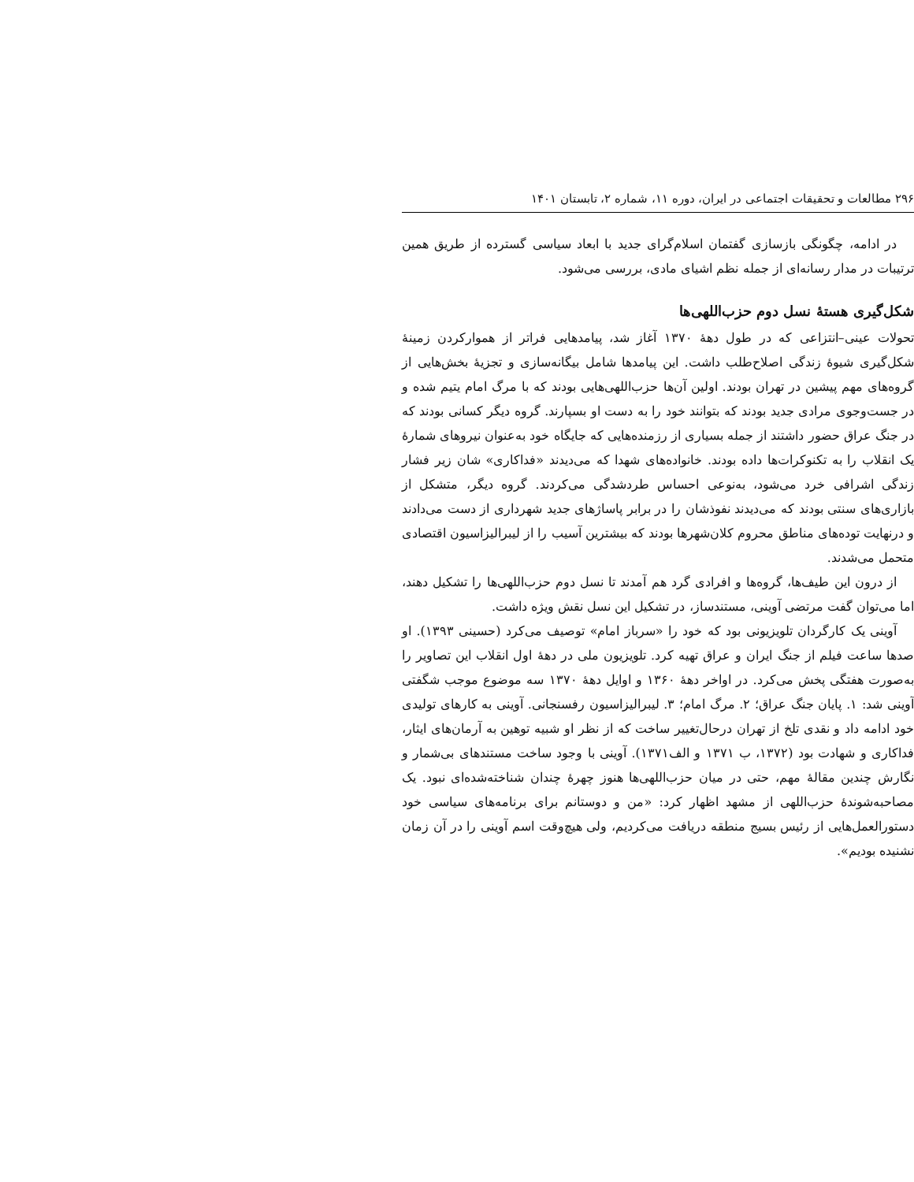۲۹۶ مطالعات و تحقیقات اجتماعی در ایران، دوره ۱۱، شماره ۲، تابستان ۱۴۰۱
در ادامه، چگونگی بازسازی گفتمان اسلام‌گرای جدید با ابعاد سیاسی گسترده از طریق همین ترتیبات در مدار رسانه‌ای از جمله نظم اشیای مادی، بررسی می‌شود.
شکل‌گیری هستهٔ نسل دوم حزب‌اللهی‌ها
تحولات عینی–انتزاعی که در طول دههٔ ۱۳۷۰ آغاز شد، پیامدهایی فراتر از هموارکردن زمینهٔ شکل‌گیری شیوهٔ زندگی اصلاح‌طلب داشت. این پیامدها شامل بیگانه‌سازی و تجزیهٔ بخش‌هایی از گروه‌های مهم پیشین در تهران بودند. اولین آن‌ها حزب‌اللهی‌هایی بودند که با مرگ امام یتیم شده و در جست‌وجوی مرادی جدید بودند که بتوانند خود را به دست او بسپارند. گروه دیگر کسانی بودند که در جنگ عراق حضور داشتند از جمله بسیاری از رزمنده‌هایی که جایگاه خود به‌عنوان نیروهای شمارهٔ یک انقلاب را به تکنوکرات‌ها داده بودند. خانواده‌های شهدا که می‌دیدند «فداکاری» شان زیر فشار زندگی اشرافی خرد می‌شود، به‌نوعی احساس طردشدگی می‌کردند. گروه دیگر، متشکل از بازاری‌های سنتی بودند که می‌دیدند نفوذشان را در برابر پاساژهای جدید شهرداری از دست می‌دادند و درنهایت توده‌های مناطق محروم کلان‌شهرها بودند که بیشترین آسیب را از لیبرالیزاسیون اقتصادی متحمل می‌شدند.
از درون این طیف‌ها، گروه‌ها و افرادی گرد هم آمدند تا نسل دوم حزب‌اللهی‌ها را تشکیل دهند، اما می‌توان گفت مرتضی آوینی، مستندساز، در تشکیل این نسل نقش ویژه داشت.
آوینی یک کارگردان تلویزیونی بود که خود را «سرباز امام» توصیف می‌کرد (حسینی ۱۳۹۳). او صدها ساعت فیلم از جنگ ایران و عراق تهیه کرد. تلویزیون ملی در دهۀ اول انقلاب این تصاویر را به‌صورت هفتگی پخش می‌کرد. در اواخر دهۀ ۱۳۶۰ و اوایل دهۀ ۱۳۷۰ سه موضوع موجب شگفتی آوینی شد: ۱. پایان جنگ عراق؛ ۲. مرگ امام؛ ۳. لیبرالیزاسیون رفسنجانی. آوینی به کارهای تولیدی خود ادامه داد و نقدی تلخ از تهران درحال‌تغییر ساخت که از نظر او شبیه توهین به آرمان‌های ایثار، فداکاری و شهادت بود (۱۳۷۲، ب ۱۳۷۱ و الف۱۳۷۱). آوینی با وجود ساخت مستندهای بی‌شمار و نگارش چندین مقالهٔ مهم، حتی در میان حزب‌اللهی‌ها هنوز چهرهٔ چندان شناخته‌شده‌ای نبود. یک مصاحبه‌شوندهٔ حزب‌اللهی از مشهد اظهار کرد: «من و دوستانم برای برنامه‌های سیاسی خود دستورالعمل‌هایی از رئیس بسیج منطقه دریافت می‌کردیم، ولی هیچ‌وقت اسم آوینی را در آن زمان نشنیده بودیم».